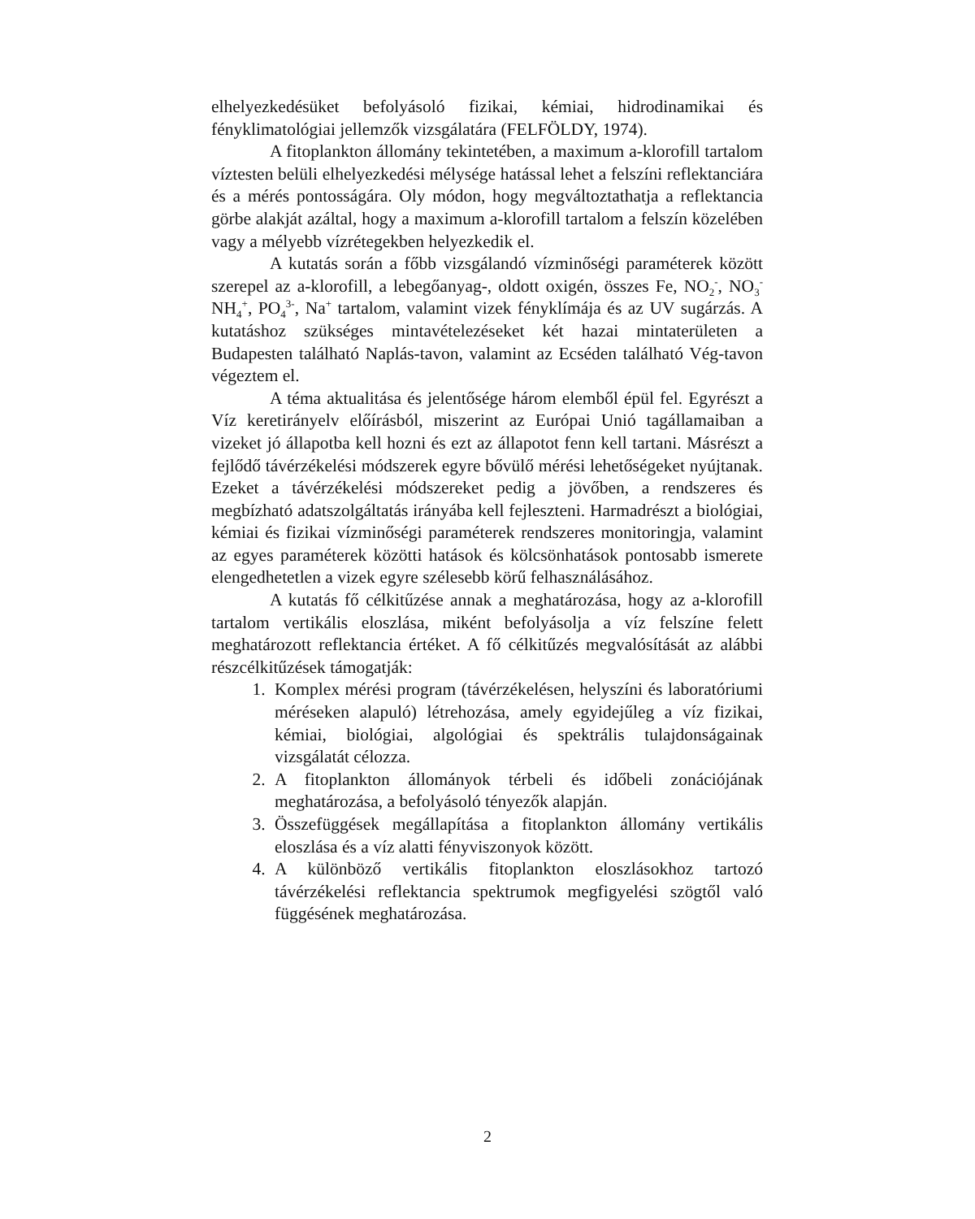elhelyezkedésüket befolyásoló fizikai, kémiai, hidrodinamikai és fényklimatológiai jellemzők vizsgálatára (FELFÖLDY, 1974).
A fitoplankton állomány tekintetében, a maximum a-klorofill tartalom víztesten belüli elhelyezkedési mélysége hatással lehet a felszíni reflektanciára és a mérés pontosságára. Oly módon, hogy megváltoztathatja a reflektancia görbe alakját azáltal, hogy a maximum a-klorofill tartalom a felszín közelében vagy a mélyebb vízrétegekben helyezkedik el.
A kutatás során a főbb vizsgálandó vízminőségi paraméterek között szerepel az a-klorofill, a lebegőanyag-, oldott oxigén, összes Fe, NO<sub>2</sub><sup>-</sup>, NO<sub>3</sub><sup>-</sup> NH<sub>4</sub><sup>+</sup>, PO<sub>4</sub><sup>3-</sup>, Na<sup>+</sup> tartalom, valamint vizek fényklímája és az UV sugárzás. A kutatáshoz szükséges mintavételezéseket két hazai mintaterületen a Budapesten található Naplás-tavon, valamint az Ecséden található Vég-tavon végeztem el.
A téma aktualitása és jelentősége három elemből épül fel. Egyrészt a Víz keretirányelv előírásból, miszerint az Európai Unió tagállamaiban a vizeket jó állapotba kell hozni és ezt az állapotot fenn kell tartani. Másrészt a fejlődő távérzékelési módszerek egyre bővülő mérési lehetőségeket nyújtanak. Ezeket a távérzékelési módszereket pedig a jövőben, a rendszeres és megbízható adatszolgáltatás irányába kell fejleszteni. Harmadrészt a biológiai, kémiai és fizikai vízminőségi paraméterek rendszeres monitoringja, valamint az egyes paraméterek közötti hatások és kölcsönhatások pontosabb ismerete elengedhetetlen a vizek egyre szélesebb körű felhasználásához.
A kutatás fő célkitűzése annak a meghatározása, hogy az a-klorofill tartalom vertikális eloszlása, miként befolyásolja a víz felszíne felett meghatározott reflektancia értéket. A fő célkitűzés megvalósítását az alábbi részcélkitűzések támogatják:
1. Komplex mérési program (távérzékelésen, helyszíni és laboratóriumi méréseken alapuló) létrehozása, amely egyidejűleg a víz fizikai, kémiai, biológiai, algológiai és spektrális tulajdonságainak vizsgálatát célozza.
2. A fitoplankton állományok térbeli és időbeli zonációjának meghatározása, a befolyásoló tényezők alapján.
3. Összefüggések megállapítása a fitoplankton állomány vertikális eloszlása és a víz alatti fényviszonyok között.
4. A különböző vertikális fitoplankton eloszlásokhoz tartozó távérzékelési reflektancia spektrumok megfigyelési szögtől való függésének meghatározása.
2